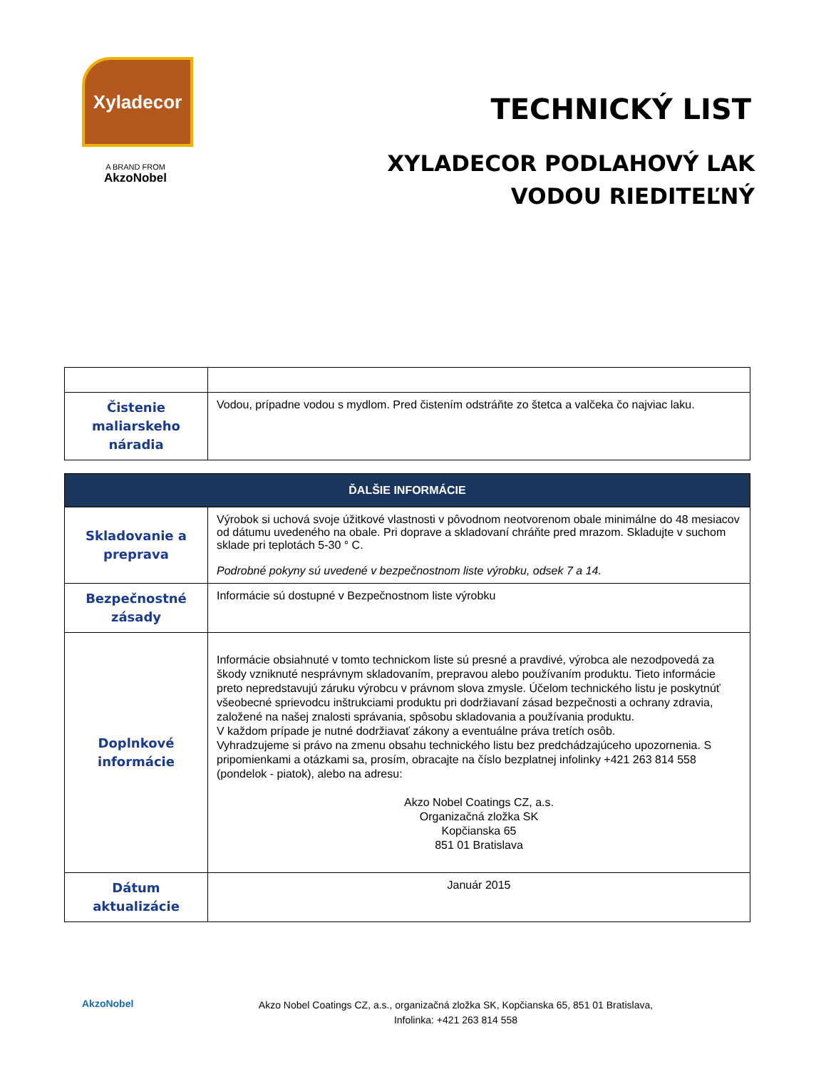Xyladecor
A BRAND FROM
AkzoNobel
TECHNICKÝ LIST
XYLADECOR PODLAHOVÝ LAK
VODOU RIEDITEĽNÝ
| Čistenie maliarskeho náradia | Vodou, prípadne vodou s mydlom. Pred čistením odstráňte zo štetca a valčeka čo najviac laku. |
| ĎALŠIE INFORMÁCIE | |
| --- | --- |
| Skladovanie a preprava | Výrobok si uchová svoje úžitkové vlastnosti v pôvodnom neotvorenom obale minimálne do 48 mesiacov od dátumu uvedeného na obale. Pri doprave a skladovaní chráňte pred mrazom. Skladujte v suchom sklade pri teplotách 5-30 ° C. Podrobné pokyny sú uvedené v bezpečnostnom liste výrobku, odsek 7 a 14. |
| Bezpečnostné zásady | Informácie sú dostupné v Bezpečnostnom liste výrobku |
| Doplnkové informácie | Informácie obsiahnuté v tomto technickom liste sú presné a pravdivé, výrobca ale nezodpovedá za škody vzniknuté nesprávnym skladovaním, prepravou alebo používaním produktu. Tieto informácie preto nepredstavujú záruku výrobcu v právnom slova zmysle. Účelom technického listu je poskytnúť všeobecné sprievodcu inštrukciami produktu pri dodržiavaní zásad bezpečnosti a ochrany zdravia, založené na našej znalosti správania, spôsobu skladovania a používania produktu. V každom prípade je nutné dodržiavať zákony a eventuálne práva tretích osôb. Vyhradzujeme si právo na zmenu obsahu technického listu bez predchádzajúceho upozornenia. S pripomienkami a otázkami sa, prosím, obracajte na číslo bezplatnej infolinky +421 263 814 558 (pondelok - piatok), alebo na adresu: Akzo Nobel Coatings CZ, a.s. Organizačná zložka SK Kopčianska 65 851 01 Bratislava |
| Dátum aktualizácie | Január 2015 |
AkzoNobel
Akzo Nobel Coatings CZ, a.s., organizačná zložka SK, Kopčianska 65, 851 01 Bratislava,
Infolinka: +421 263 814 558